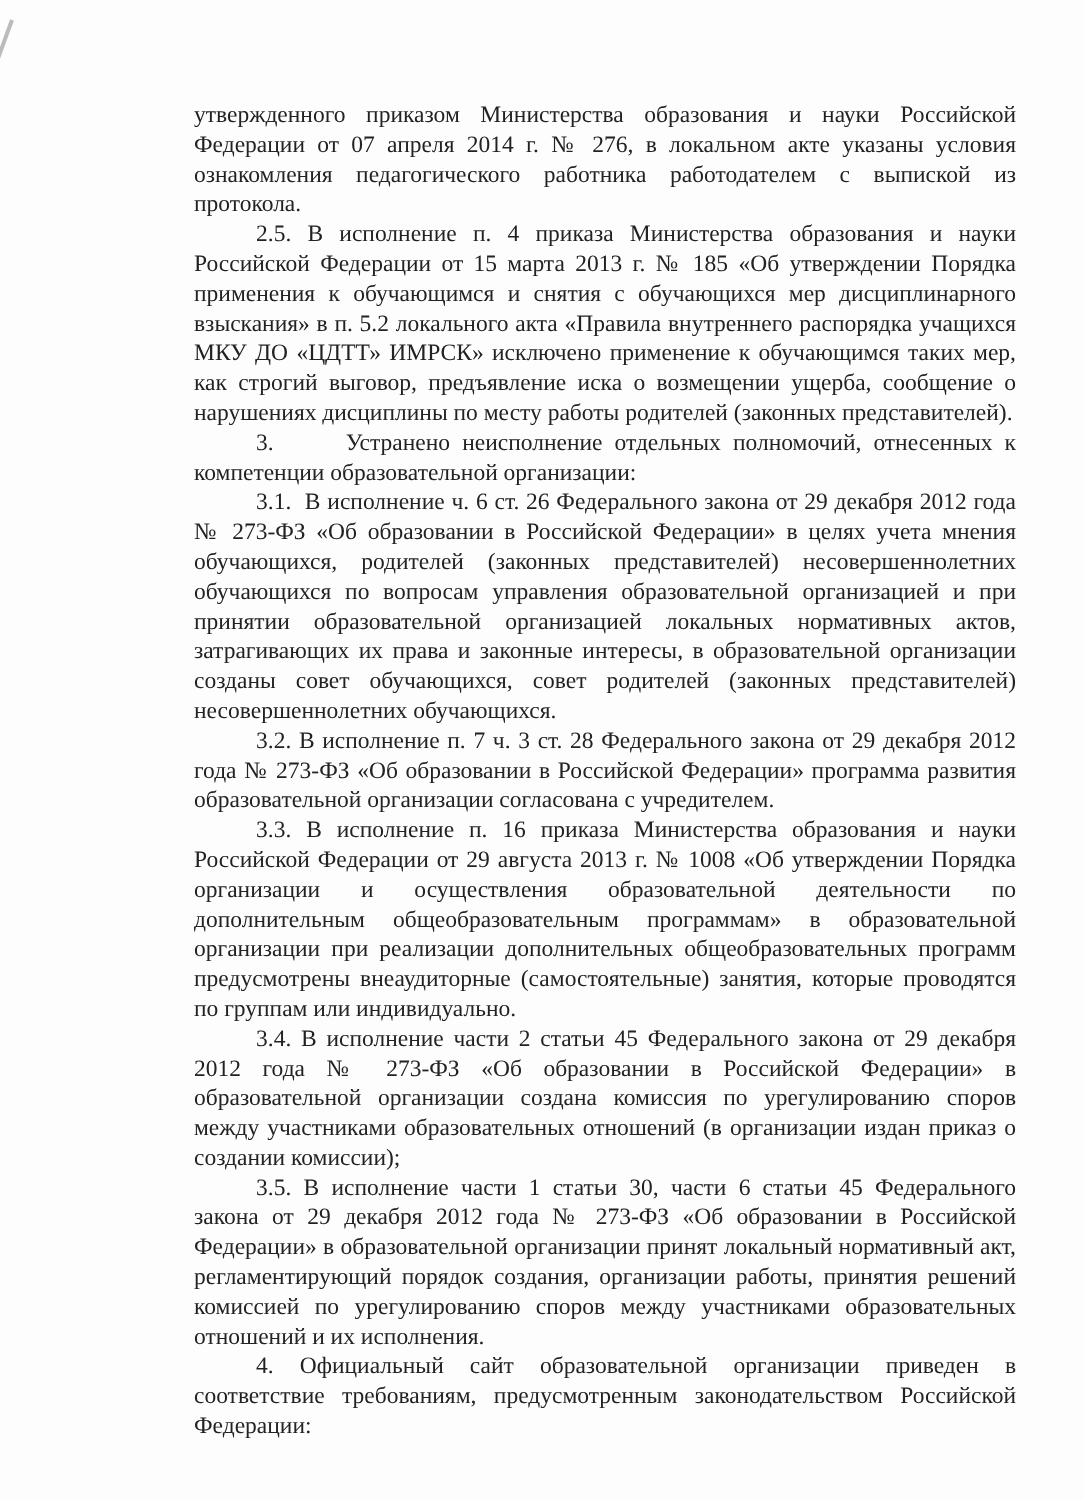утвержденного приказом Министерства образования и науки Российской Федерации от 07 апреля 2014 г. № 276, в локальном акте указаны условия ознакомления педагогического работника работодателем с выпиской из протокола.
2.5. В исполнение п. 4 приказа Министерства образования и науки Российской Федерации от 15 марта 2013 г. № 185 «Об утверждении Порядка применения к обучающимся и снятия с обучающихся мер дисциплинарного взыскания» в п. 5.2 локального акта «Правила внутреннего распорядка учащихся МКУ ДО «ЦДТТ» ИМРСК» исключено применение к обучающимся таких мер, как строгий выговор, предъявление иска о возмещении ущерба, сообщение о нарушениях дисциплины по месту работы родителей (законных представителей).
3. Устранено неисполнение отдельных полномочий, отнесенных к компетенции образовательной организации:
3.1. В исполнение ч. 6 ст. 26 Федерального закона от 29 декабря 2012 года № 273-ФЗ «Об образовании в Российской Федерации» в целях учета мнения обучающихся, родителей (законных представителей) несовершеннолетних обучающихся по вопросам управления образовательной организацией и при принятии образовательной организацией локальных нормативных актов, затрагивающих их права и законные интересы, в образовательной организации созданы совет обучающихся, совет родителей (законных представителей) несовершеннолетних обучающихся.
3.2. В исполнение п. 7 ч. 3 ст. 28 Федерального закона от 29 декабря 2012 года № 273-ФЗ «Об образовании в Российской Федерации» программа развития образовательной организации согласована с учредителем.
3.3. В исполнение п. 16 приказа Министерства образования и науки Российской Федерации от 29 августа 2013 г. № 1008 «Об утверждении Порядка организации и осуществления образовательной деятельности по дополнительным общеобразовательным программам» в образовательной организации при реализации дополнительных общеобразовательных программ предусмотрены внеаудиторные (самостоятельные) занятия, которые проводятся по группам или индивидуально.
3.4. В исполнение части 2 статьи 45 Федерального закона от 29 декабря 2012 года № 273-ФЗ «Об образовании в Российской Федерации» в образовательной организации создана комиссия по урегулированию споров между участниками образовательных отношений (в организации издан приказ о создании комиссии);
3.5. В исполнение части 1 статьи 30, части 6 статьи 45 Федерального закона от 29 декабря 2012 года № 273-ФЗ «Об образовании в Российской Федерации» в образовательной организации принят локальный нормативный акт, регламентирующий порядок создания, организации работы, принятия решений комиссией по урегулированию споров между участниками образовательных отношений и их исполнения.
4. Официальный сайт образовательной организации приведен в соответствие требованиям, предусмотренным законодательством Российской Федерации: